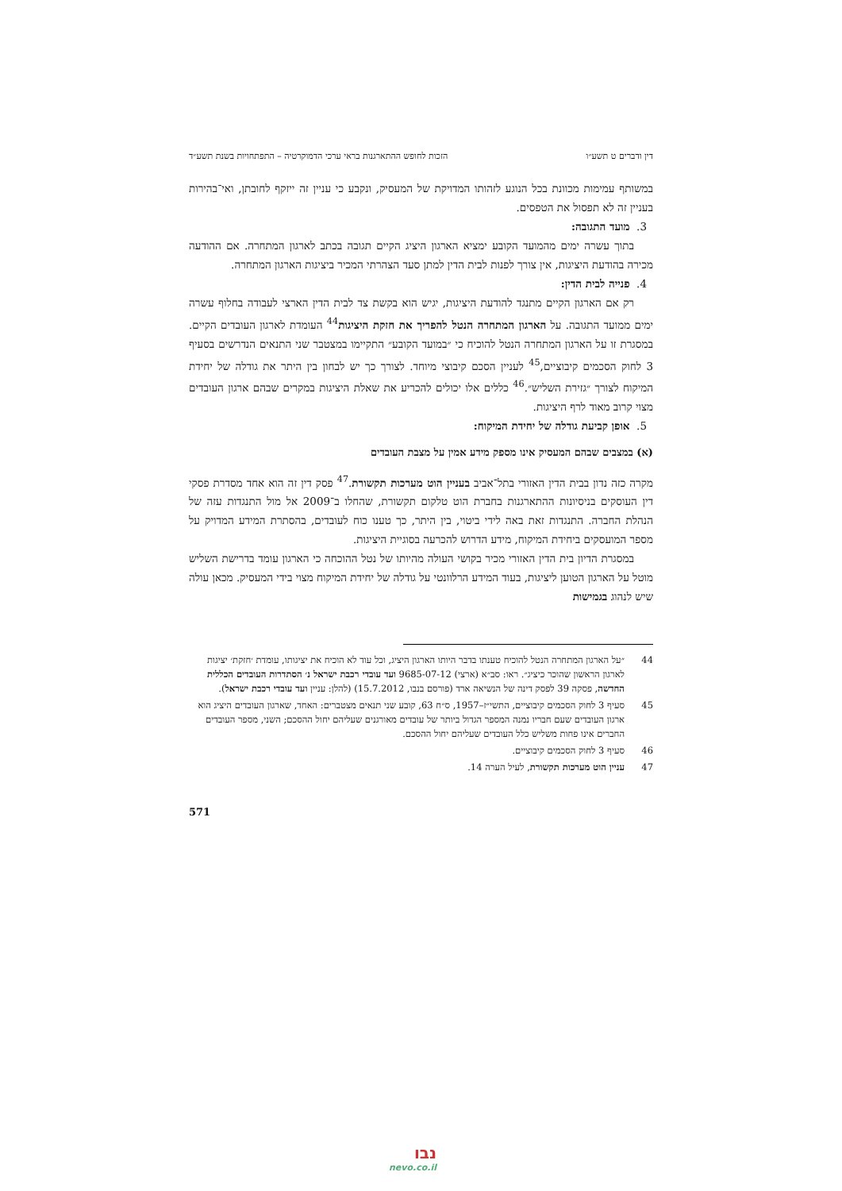דין ודברים ט תשע״ו הזכות לחופש ההתארגנות בראי ערכי הדמוקרטיה – התפתחויות בשנת תשע״ד
במשותף עמימות מכוונת בכל הנוגע לזהותו המדויקת של המעסיק, ונקבע כי עניין זה ייזקף לחובתן, ואי־בהירות בעניין זה לא תפסול את הטפסים.
3. מועד התגובה:
בתוך עשרה ימים מהמועד הקובע ימציא הארגון היציג הקיים תגובה בכתב לארגון המתחרה. אם ההודעה מכירה בהודעת היציגות, אין צורך לפנות לבית הדין למתן סעד הצהרתי המכיר ביציגות הארגון המתחרה.
4. פנייה לבית הדין:
רק אם הארגון הקיים מתנגד להודעת היציגות, יגיש הוא בקשת צד לבית הדין הארצי לעבודה בחלוף עשרה ימים ממועד התגובה. על הארגון המתחרה הנטל להפריך את חזקת היציגות<sup>44</sup> העומדת לארגון העובדים הקיים. במסגרת זו על הארגון המתחרה הנטל להוכיח כי ״במועד הקובע״ התקיימו במצטבר שני התנאים הנדרשים בסעיף 3 לחוק הסכמים קיבוציים,<sup>45</sup> לעניין הסכם קיבוצי מיוחד. לצורך כך יש לבחון בין היתר את גודלה של יחידת המיקוח לצורך ״גזירת השליש״.<sup>46</sup> כללים אלו יכולים להכריע את שאלת היציגות במקרים שבהם ארגון העובדים מצוי קרוב מאוד לרף היציגות.
5. אופן קביעת גודלה של יחידת המיקוח:
(א) במצבים שבהם המעסיק אינו מספק מידע אמין על מצבת העובדים
מקרה כזה נדון בבית הדין האזורי בתל־אביב בעניין הוט מערכות תקשורת.<sup>47</sup> פסק דין זה הוא אחד מסדרת פסקי דין העוסקים בניסיונות ההתארגנות בחברת הוט טלקום תקשורת, שהחלו ב־2009 אל מול התנגדות עזה של הנהלת החברה. התנגדות זאת באה לידי ביטוי, בין היתר, כך טענו כוח לעובדים, בהסתרת המידע המדויק על מספר המועסקים ביחידת המיקוח, מידע הדרוש להכרעה בסוגיית היציגות.
במסגרת הדיון בית הדין האזורי מכיר בקושי העולה מהיותו של נטל ההוכחה כי הארגון עומד בדרישת השליש מוטל על הארגון הטוען ליציגות, בעוד המידע הרלוונטי על גודלה של יחידת המיקוח מצוי בידי המעסיק. מכאן עולה שיש לנהוג בגמישות
44 ״על הארגון המתחרה הנטל להוכיח טענתו בדבר היותו הארגון היציג, וכל עוד לא הוכיח את יציגותו, עומדת ׳חזקת׳ יציגות לארגון הראשון שהוכר כיציג״. ראו: סב״א (ארצי) 9685-07-12 ועד עובדי רכבת ישראל נ׳ הסתדרות העובדים הכללית החדשה, פסקה 39 לפסק דינה של הנשיאה ארד (פורסם בנבו, 15.7.2012) (להלן: עניין ועד עובדי רכבת ישראל).
45 סעיף 3 לחוק הסכמים קיבוציים, התשי״ז–1957, ס״ח 63, קובע שני תנאים מצטברים: האחד, שארגון העובדים היציג הוא ארגון העובדים שעם חבריו נמנה המספר הגדול ביותר של עובדים מאורגנים שעליהם יחול ההסכם; השני, מספר העובדים החברים אינו פחות משליש כלל העובדים שעליהם יחול ההסכם.
46 סעיף 3 לחוק הסכמים קיבוציים.
47 עניין הוט מערכות תקשורת, לעיל הערה 14.
571
נבו
nevo.co.il